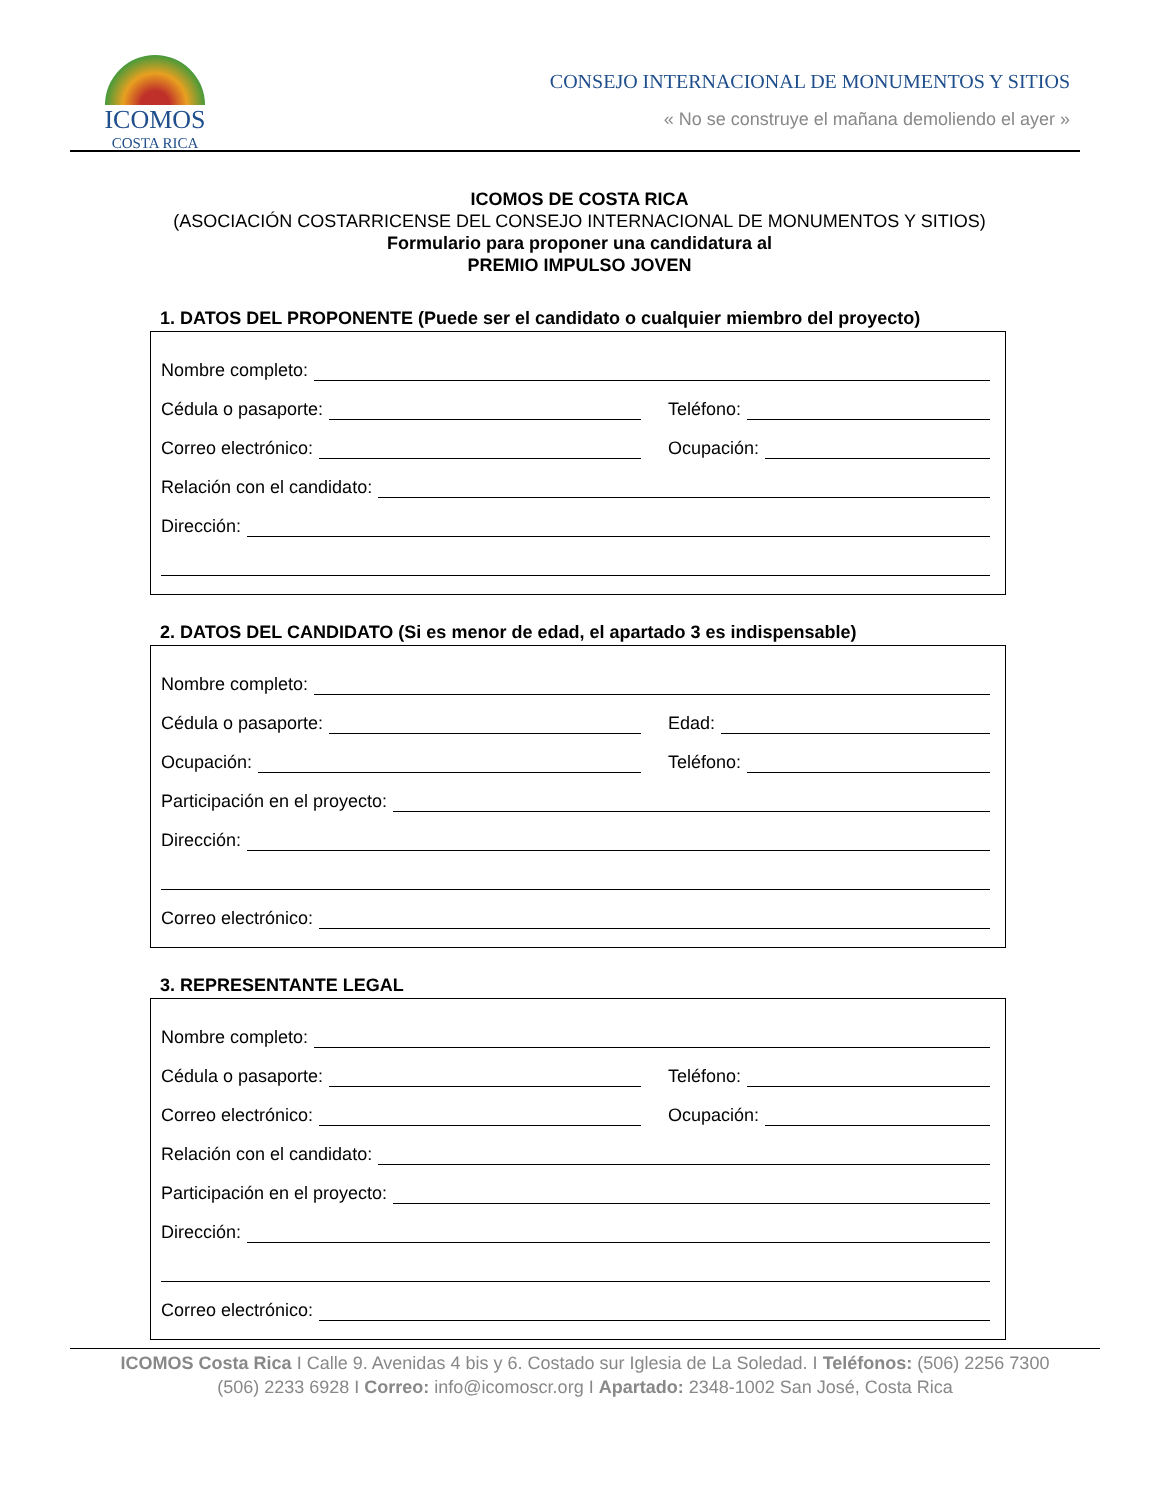ICOMOS
COSTA RICA
CONSEJO INTERNACIONAL DE MONUMENTOS Y SITIOS
« No se construye el mañana demoliendo el ayer »
ICOMOS DE COSTA RICA
(ASOCIACIÓN COSTARRICENSE DEL CONSEJO INTERNACIONAL DE MONUMENTOS Y SITIOS)
Formulario para proponer una candidatura al
PREMIO IMPULSO JOVEN
1. DATOS DEL PROPONENTE (Puede ser el candidato o cualquier miembro del proyecto)
Nombre completo:
Cédula o pasaporte:
Teléfono:
Correo electrónico:
Ocupación:
Relación con el candidato:
Dirección:
2. DATOS DEL CANDIDATO (Si es menor de edad, el apartado 3 es indispensable)
Nombre completo:
Cédula o pasaporte:
Edad:
Ocupación:
Teléfono:
Participación en el proyecto:
Dirección:
Correo electrónico:
3. REPRESENTANTE LEGAL
Nombre completo:
Cédula o pasaporte:
Teléfono:
Correo electrónico:
Ocupación:
Relación con el candidato:
Participación en el proyecto:
Dirección:
Correo electrónico:
ICOMOS Costa Rica I Calle 9. Avenidas 4 bis y 6. Costado sur Iglesia de La Soledad. I Teléfonos: (506) 2256 7300
(506) 2233 6928 I Correo: info@icomoscr.org I Apartado: 2348-1002 San José, Costa Rica